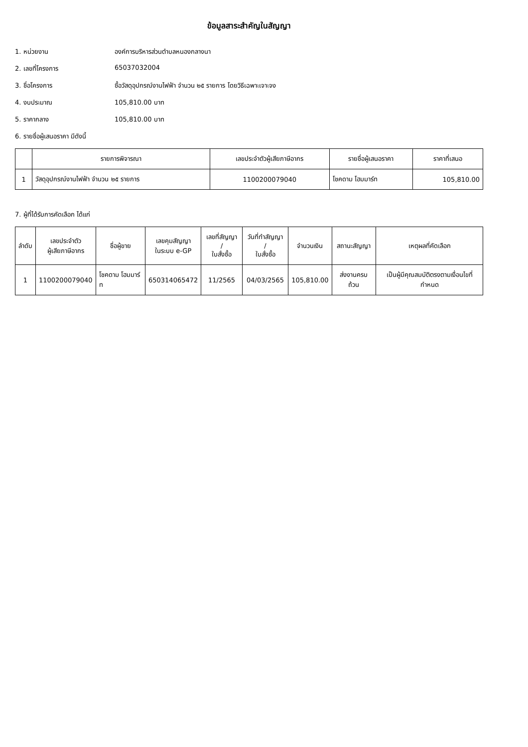ข้อมูลสาระสำคัญในสัญญา
1. หน่วยงาน องค์การบริหารส่วนตำบลหนองกลางนา
2. เลขที่โครงการ 65037032004
3. ชื่อโครงการ ซื้อวัสดุอุปกรณ์งานไฟฟ้า จำนวน ๒๕ รายการ โดยวิธีเฉพาะเจาะจง
4. งบประมาณ 105,810.00 บาท
5. ราคากลาง 105,810.00 บาท
6. รายชื่อผู้เสนอราคา มีดังนี้
| | รายการพิจารณา | เลขประจำตัวผู้เสียภาษีอากร | รายชื่อผู้เสนอราคา | ราคาที่เสนอ |
| --- | --- | --- | --- | --- |
| 1 | วัสดุอุปกรณ์งานไฟฟ้า จำนวน ๒๕ รายการ | 1100200079040 | โชคดาม โฮมมาร์ท | 105,810.00 |
7. ผู้ที่ได้รับการคัดเลือก ได้แก่
| ลำดับ | เลขประจำตัว ผู้เสียภาษีอากร | ชื่อผู้ขาย | เลขคุมสัญญา ในระบบ e-GP | เลขที่สัญญา / ใบสั่งซื้อ | วันที่ทำสัญญา / ใบสั่งซื้อ | จำนวนเงิน | สถานะสัญญา | เหตุผลที่คัดเลือก |
| --- | --- | --- | --- | --- | --- | --- | --- | --- |
| 1 | 1100200079040 | โชคดาม โฮมมาร์ท | 650314065472 | 11/2565 | 04/03/2565 | 105,810.00 | ส่งงานครบถ้วน | เป็นผู้มีคุณสมบัติตรงตามเงื่อนไขที่กำหนด |